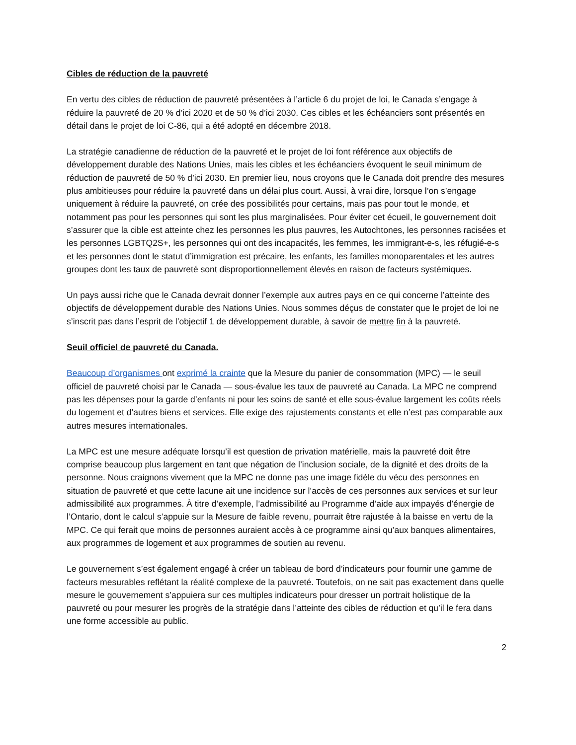Cibles de réduction de la pauvreté
En vertu des cibles de réduction de pauvreté présentées à l’article 6 du projet de loi, le Canada s’engage à réduire la pauvreté de 20 % d’ici 2020 et de 50 % d’ici 2030. Ces cibles et les échéanciers sont présentés en détail dans le projet de loi C-86, qui a été adopté en décembre 2018.
La stratégie canadienne de réduction de la pauvreté et le projet de loi font référence aux objectifs de développement durable des Nations Unies, mais les cibles et les échéanciers évoquent le seuil minimum de réduction de pauvreté de 50 % d’ici 2030. En premier lieu, nous croyons que le Canada doit prendre des mesures plus ambitieuses pour réduire la pauvreté dans un délai plus court. Aussi, à vrai dire, lorsque l’on s’engage uniquement à réduire la pauvreté, on crée des possibilités pour certains, mais pas pour tout le monde, et notamment pas pour les personnes qui sont les plus marginalisées. Pour éviter cet écueil, le gouvernement doit s’assurer que la cible est atteinte chez les personnes les plus pauvres, les Autochtones, les personnes racisées et les personnes LGBTQ2S+, les personnes qui ont des incapacités, les femmes, les immigrant-e-s, les réfugié-e-s et les personnes dont le statut d’immigration est précaire, les enfants, les familles monoparentales et les autres groupes dont les taux de pauvreté sont disproportionnellement élevés en raison de facteurs systémiques.
Un pays aussi riche que le Canada devrait donner l’exemple aux autres pays en ce qui concerne l’atteinte des objectifs de développement durable des Nations Unies. Nous sommes déçus de constater que le projet de loi ne s’inscrit pas dans l’esprit de l’objectif 1 de développement durable, à savoir de mettre fin à la pauvreté.
Seuil officiel de pauvreté du Canada.
Beaucoup d’organismes ont exprimé la crainte que la Mesure du panier de consommation (MPC) — le seuil officiel de pauvreté choisi par le Canada — sous-évalue les taux de pauvreté au Canada. La MPC ne comprend pas les dépenses pour la garde d’enfants ni pour les soins de santé et elle sous-évalue largement les coûts réels du logement et d’autres biens et services. Elle exige des rajustements constants et elle n’est pas comparable aux autres mesures internationales.
La MPC est une mesure adéquate lorsqu’il est question de privation matérielle, mais la pauvreté doit être comprise beaucoup plus largement en tant que négation de l’inclusion sociale, de la dignité et des droits de la personne. Nous craignons vivement que la MPC ne donne pas une image fidèle du vécu des personnes en situation de pauvreté et que cette lacune ait une incidence sur l’accès de ces personnes aux services et sur leur admissibilité aux programmes. À titre d’exemple, l’admissibilité au Programme d’aide aux impayés d’énergie de l’Ontario, dont le calcul s’appuie sur la Mesure de faible revenu, pourrait être rajustée à la baisse en vertu de la MPC. Ce qui ferait que moins de personnes auraient accès à ce programme ainsi qu’aux banques alimentaires, aux programmes de logement et aux programmes de soutien au revenu.
Le gouvernement s’est également engagé à créer un tableau de bord d’indicateurs pour fournir une gamme de facteurs mesurables reflétant la réalité complexe de la pauvreté. Toutefois, on ne sait pas exactement dans quelle mesure le gouvernement s’appuiera sur ces multiples indicateurs pour dresser un portrait holistique de la pauvreté ou pour mesurer les progrès de la stratégie dans l’atteinte des cibles de réduction et qu’il le fera dans une forme accessible au public.
2